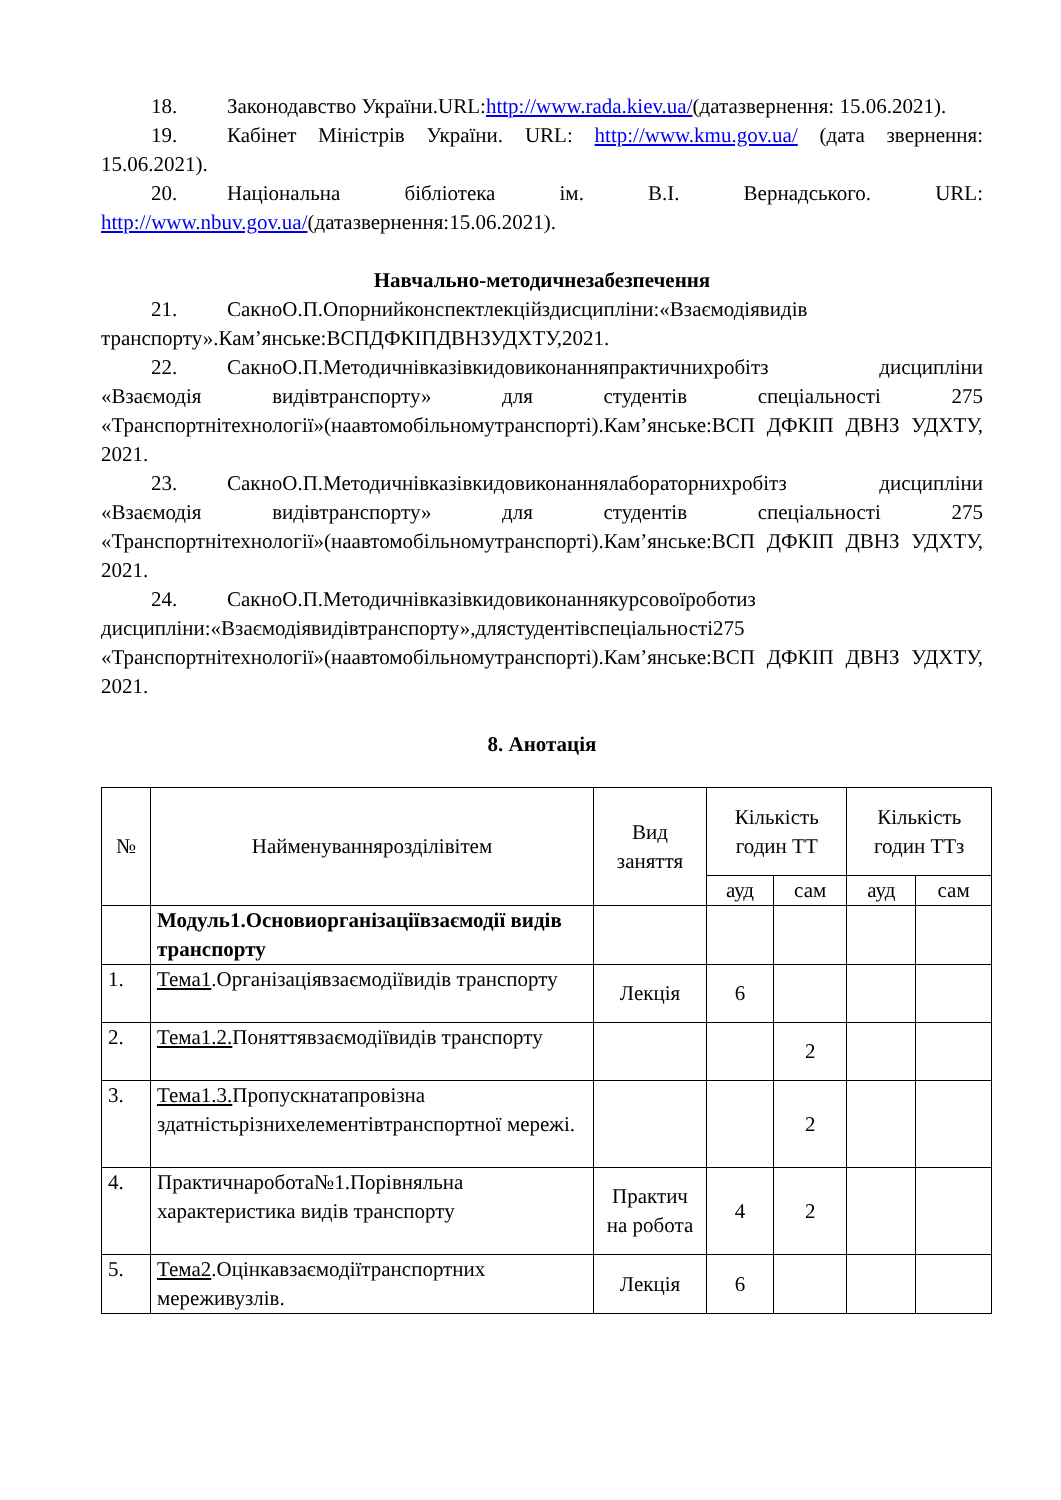18. Законодавство України.URL:http://www.rada.kiev.ua/(датазвернення: 15.06.2021).
19. Кабінет Міністрів України. URL: http://www.kmu.gov.ua/ (дата звернення: 15.06.2021).
20. Національна бібліотека ім. В.І. Вернадського. URL: http://www.nbuv.gov.ua/(датазвернення:15.06.2021).
Навчально-методичнезабезпечення
21. СакноО.П.Опорнийконспектлекційздисципліни:«Взаємодіявидів транспорту».Кам’янське:ВСПДФКІПДВНЗУДХТУ,2021.
22. СакноО.П.Методичнівказівкидовиконанняпрактичнихробітз дисципліни «Взаємодія видівтранспорту» для студентів спеціальності 275 «Транспортнітехнології»(наавтомобільномутранспорті).Кам’янське:ВСП ДФКІП ДВНЗ УДХТУ, 2021.
23. СакноО.П.Методичнівказівкидовиконаннялабораторнихробітз дисципліни «Взаємодія видівтранспорту» для студентів спеціальності 275 «Транспортнітехнології»(наавтомобільномутранспорті).Кам’янське:ВСП ДФКІП ДВНЗ УДХТУ, 2021.
24. СакноО.П.Методичнівказівкидовиконаннякурсовоїроботиз дисципліни:«Взаємодіявидівтранспорту»,длястудентівспеціальності275 «Транспортнітехнології»(наавтомобільномутранспорті).Кам’янське:ВСП ДФКІП ДВНЗ УДХТУ, 2021.
8. Анотація
| № | Найменуваннярозділівітем | Вид заняття | Кількість годин ТТ | | Кількість годин ТТз | |
| --- | --- | --- | --- | --- | --- | --- |
| | | | ауд | сам | ауд | сам |
| | Модуль1.Основиорганізаціївзаємодії видів транспорту | | | | | |
| 1. | Тема1 .Організаціявзаємодіївидів транспорту | Лекція | 6 | | | |
| 2. | Тема1.2. Поняттявзаємодіївидів транспорту | | | 2 | | |
| 3. | Тема1.3. Пропускнатапровізна здатністьрізнихелементівтранспортної мережі. | | | 2 | | |
| 4. | Практичнаробота№1.Порівняльна характеристика видів транспорту | Практич на робота | 4 | 2 | | |
| 5. | Тема2 .Оцінкавзаємодіїтранспортних мереживузлів. | Лекція | 6 | | | |